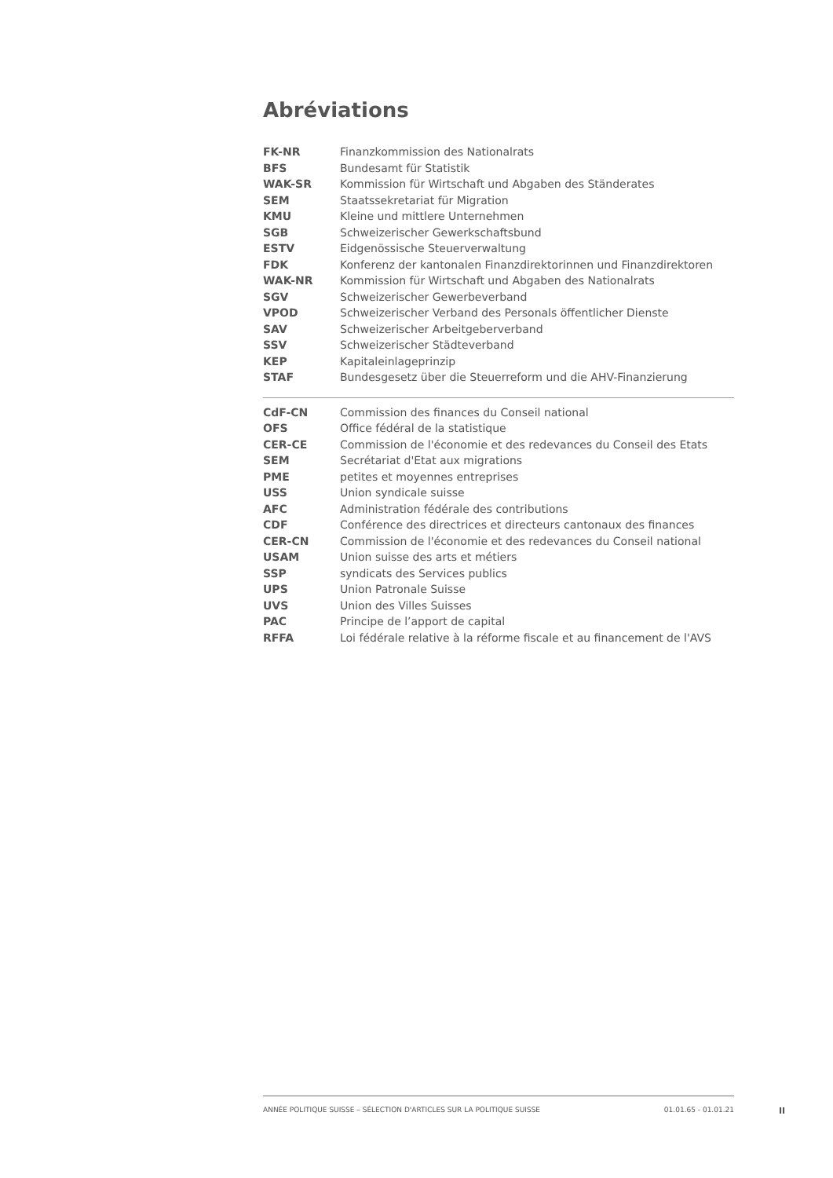Abréviations
| FK-NR | Finanzkommission des Nationalrats |
| BFS | Bundesamt für Statistik |
| WAK-SR | Kommission für Wirtschaft und Abgaben des Ständerates |
| SEM | Staatssekretariat für Migration |
| KMU | Kleine und mittlere Unternehmen |
| SGB | Schweizerischer Gewerkschaftsbund |
| ESTV | Eidgenössische Steuerverwaltung |
| FDK | Konferenz der kantonalen Finanzdirektorinnen und Finanzdirektoren |
| WAK-NR | Kommission für Wirtschaft und Abgaben des Nationalrats |
| SGV | Schweizerischer Gewerbeverband |
| VPOD | Schweizerischer Verband des Personals öffentlicher Dienste |
| SAV | Schweizerischer Arbeitgeberverband |
| SSV | Schweizerischer Städteverband |
| KEP | Kapitaleinlageprinzip |
| STAF | Bundesgesetz über die Steuerreform und die AHV-Finanzierung |
| CdF-CN | Commission des finances du Conseil national |
| OFS | Office fédéral de la statistique |
| CER-CE | Commission de l'économie et des redevances du Conseil des Etats |
| SEM | Secrétariat d'Etat aux migrations |
| PME | petites et moyennes entreprises |
| USS | Union syndicale suisse |
| AFC | Administration fédérale des contributions |
| CDF | Conférence des directrices et directeurs cantonaux des finances |
| CER-CN | Commission de l'économie et des redevances du Conseil national |
| USAM | Union suisse des arts et métiers |
| SSP | syndicats des Services publics |
| UPS | Union Patronale Suisse |
| UVS | Union des Villes Suisses |
| PAC | Principe de l’apport de capital |
| RFFA | Loi fédérale relative à la réforme fiscale et au financement de l'AVS |
ANNÉE POLITIQUE SUISSE – SÉLECTION D'ARTICLES SUR LA POLITIQUE SUISSE 01.01.65 - 01.01.21
II